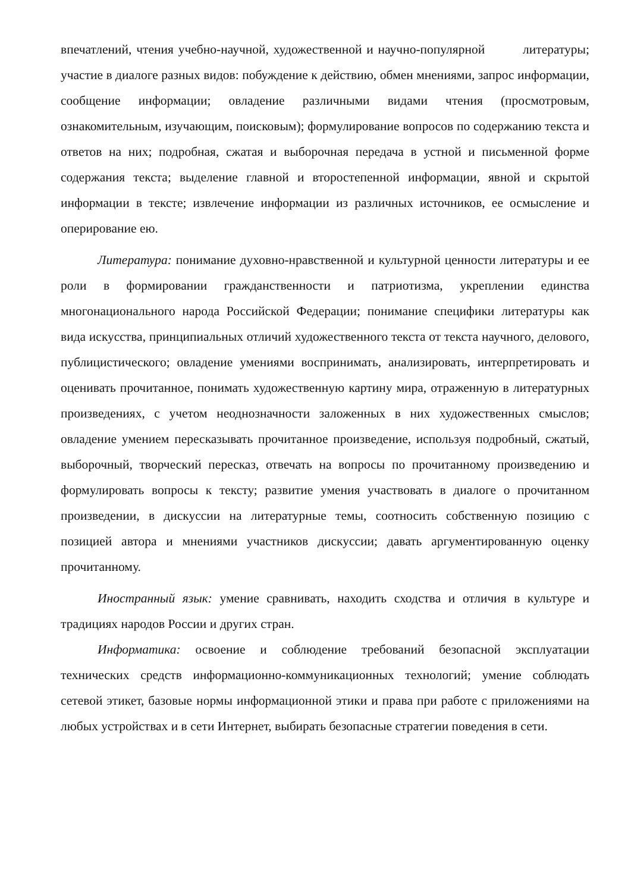впечатлений, чтения учебно-научной, художественной и научно-популярной литературы; участие в диалоге разных видов: побуждение к действию, обмен мнениями, запрос информации, сообщение информации; овладение различными видами чтения (просмотровым, ознакомительным, изучающим, поисковым); формулирование вопросов по содержанию текста и ответов на них; подробная, сжатая и выборочная передача в устной и письменной форме содержания текста; выделение главной и второстепенной информации, явной и скрытой информации в тексте; извлечение информации из различных источников, ее осмысление и оперирование ею.
Литература: понимание духовно-нравственной и культурной ценности литературы и ее роли в формировании гражданственности и патриотизма, укреплении единства многонационального народа Российской Федерации; понимание специфики литературы как вида искусства, принципиальных отличий художественного текста от текста научного, делового, публицистического; овладение умениями воспринимать, анализировать, интерпретировать и оценивать прочитанное, понимать художественную картину мира, отраженную в литературных произведениях, с учетом неоднозначности заложенных в них художественных смыслов; овладение умением пересказывать прочитанное произведение, используя подробный, сжатый, выборочный, творческий пересказ, отвечать на вопросы по прочитанному произведению и формулировать вопросы к тексту; развитие умения участвовать в диалоге о прочитанном произведении, в дискуссии на литературные темы, соотносить собственную позицию с позицией автора и мнениями участников дискуссии; давать аргументированную оценку прочитанному.
Иностранный язык: умение сравнивать, находить сходства и отличия в культуре и традициях народов России и других стран.
Информатика: освоение и соблюдение требований безопасной эксплуатации технических средств информационно-коммуникационных технологий; умение соблюдать сетевой этикет, базовые нормы информационной этики и права при работе с приложениями на любых устройствах и в сети Интернет, выбирать безопасные стратегии поведения в сети.